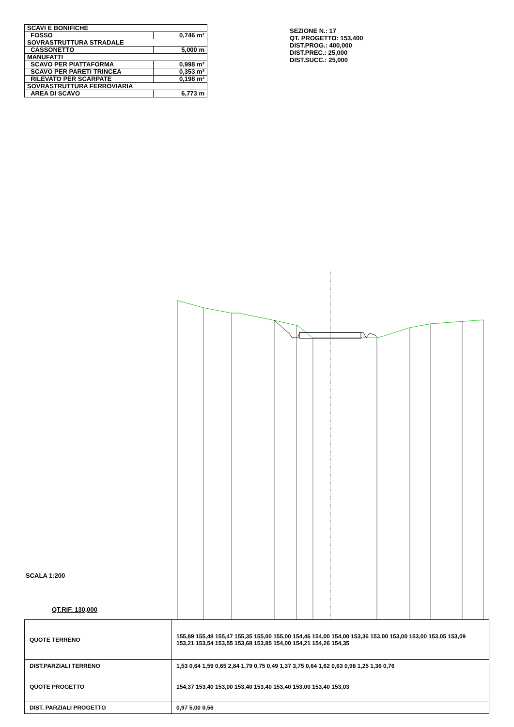| SCAVI E BONIFICHE | |
| FOSSO | 0,746 m² |
| SOVRASTRUTTURA STRADALE | |
| CASSONETTO | 5,000 m |
| MANUFATTI | |
| SCAVO PER PIATTAFORMA | 0,998 m² |
| SCAVO PER PARETI TRINCEA | 0,353 m² |
| RILEVATO PER SCARPATE | 0,198 m² |
| SOVRASTRUTTURA FERROVIARIA | |
| AREA DI SCAVO | 6,773 m |
SEZIONE N.: 17
QT. PROGETTO: 153,400
DIST.PROG.: 400,000
DIST.PREC.: 25,000
DIST.SUCC.: 25,000
SCALA 1:200
QT.RIF. 130,000
| QUOTE TERRENO | 155,89 155,48 155,47 155,35 155,00 155,00 154,46 154,00 154,00 153,36 153,00 153,00 153,00 153,05 153,09 153,21 153,54 153,55 153,68 153,85 154,00 154,21 154,26 154,35 |
| DIST.PARZIALI TERRENO | 1,53 0,64 1,59 0,65 2,84 1,79 0,75 0,49 1,37 3,75 0,64 1,62 0,63 0,98 1,25 1,36 0,76 |
| QUOTE PROGETTO | 154,37 153,40 153,00 153,40 153,40 153,40 153,00 153,40 153,03 |
| DIST. PARZIALI PROGETTO | 0,97 5,00 0,56 |